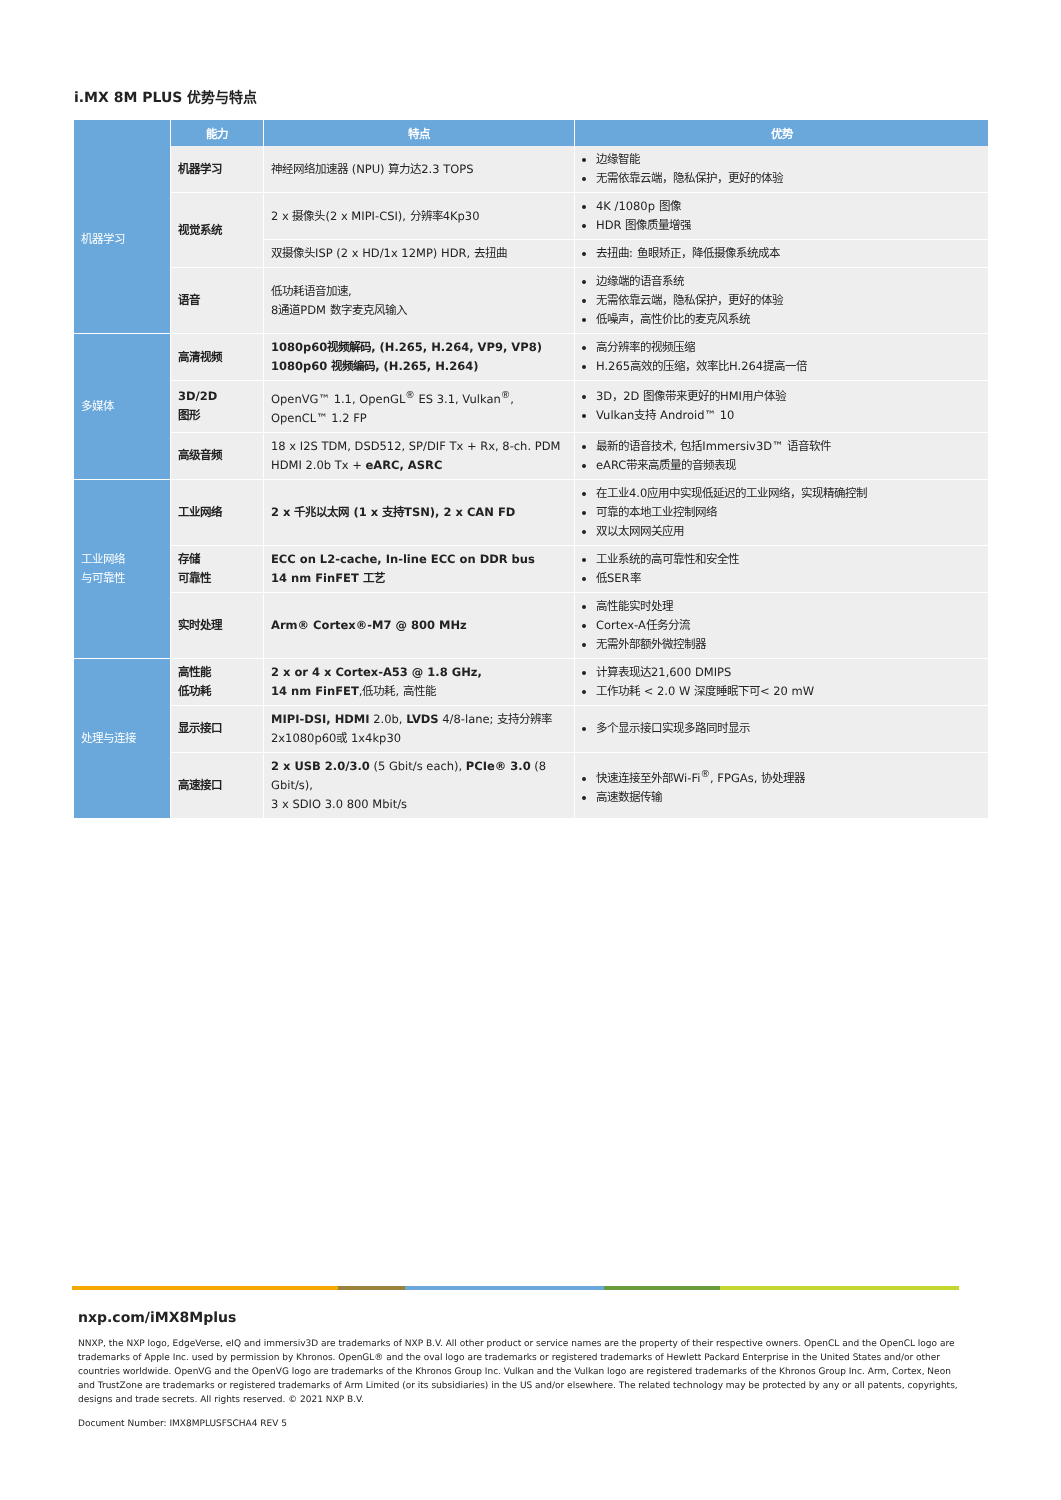i.MX 8M PLUS 优势与特点
| | 能力 | 特点 | 优势 |
| --- | --- | --- | --- |
| 机器学习 | 机器学习 | 神经网络加速器 (NPU) 算力达2.3 TOPS | 边缘智能 无需依靠云端，隐私保护，更好的体验 |
| | 视觉系统 | 2 x 摄像头(2 x MIPI-CSI), 分辨率4Kp30 | 4K /1080p 图像 HDR 图像质量增强 |
| | | 双摄像头ISP (2 x HD/1x 12MP) HDR, 去扭曲 | 去扭曲: 鱼眼矫正，降低摄像系统成本 |
| | 语音 | 低功耗语音加速, 8通道PDM 数字麦克风输入 | 边缘端的语音系统 无需依靠云端，隐私保护，更好的体验 低噪声，高性价比的麦克风系统 |
| 多媒体 | 高清视频 | 1080p60视频解码, (H.265, H.264, VP9, VP8) 1080p60 视频编码, (H.265, H.264) | 高分辨率的视频压缩 H.265高效的压缩，效率比H.264提高一倍 |
| | 3D/2D 图形 | OpenVG™ 1.1, OpenGL<sup>®</sup> ES 3.1, Vulkan<sup>®</sup>, OpenCL™ 1.2 FP | 3D，2D 图像带来更好的HMI用户体验 Vulkan支持 Android™ 10 |
| | 高级音频 | 18 x I2S TDM, DSD512, SP/DIF Tx + Rx, 8-ch. PDM HDMI 2.0b Tx + eARC, ASRC | 最新的语音技术, 包括Immersiv3D™ 语音软件 eARC带来高质量的音频表现 |
| 工业网络 与可靠性 | 工业网络 | 2 x 千兆以太网 (1 x 支持TSN), 2 x CAN FD | 在工业4.0应用中实现低延迟的工业网络，实现精确控制 可靠的本地工业控制网络 双以太网网关应用 |
| | 存储 可靠性 | ECC on L2-cache, In-line ECC on DDR bus 14 nm FinFET 工艺 | 工业系统的高可靠性和安全性 低SER率 |
| | 实时处理 | Arm® Cortex®-M7 @ 800 MHz | 高性能实时处理 Cortex-A任务分流 无需外部额外微控制器 |
| 处理与连接 | 高性能 低功耗 | 2 x or 4 x Cortex-A53 @ 1.8 GHz, 14 nm FinFET ,低功耗, 高性能 | 计算表现达21,600 DMIPS 工作功耗 < 2.0 W 深度睡眠下可< 20 mW |
| | 显示接口 | MIPI-DSI, HDMI 2.0b, LVDS 4/8-lane; 支持分辨率 2x1080p60或 1x4kp30 | 多个显示接口实现多路同时显示 |
| | 高速接口 | 2 x USB 2.0/3.0 (5 Gbit/s each), PCIe® 3.0 (8 Gbit/s), 3 x SDIO 3.0 800 Mbit/s | 快速连接至外部Wi-Fi<sup>®</sup>, FPGAs, 协处理器 高速数据传输 |
nxp.com/iMX8Mplus
NNXP, the NXP logo, EdgeVerse, eIQ and immersiv3D are trademarks of NXP B.V. All other product or service names are the property of their respective owners. OpenCL and the OpenCL logo are trademarks of Apple Inc. used by permission by Khronos. OpenGL® and the oval logo are trademarks or registered trademarks of Hewlett Packard Enterprise in the United States and/or other countries worldwide. OpenVG and the OpenVG logo are trademarks of the Khronos Group Inc. Vulkan and the Vulkan logo are registered trademarks of the Khronos Group Inc. Arm, Cortex, Neon and TrustZone are trademarks or registered trademarks of Arm Limited (or its subsidiaries) in the US and/or elsewhere. The related technology may be protected by any or all patents, copyrights, designs and trade secrets. All rights reserved. © 2021 NXP B.V.
Document Number: IMX8MPLUSFSCHA4 REV 5